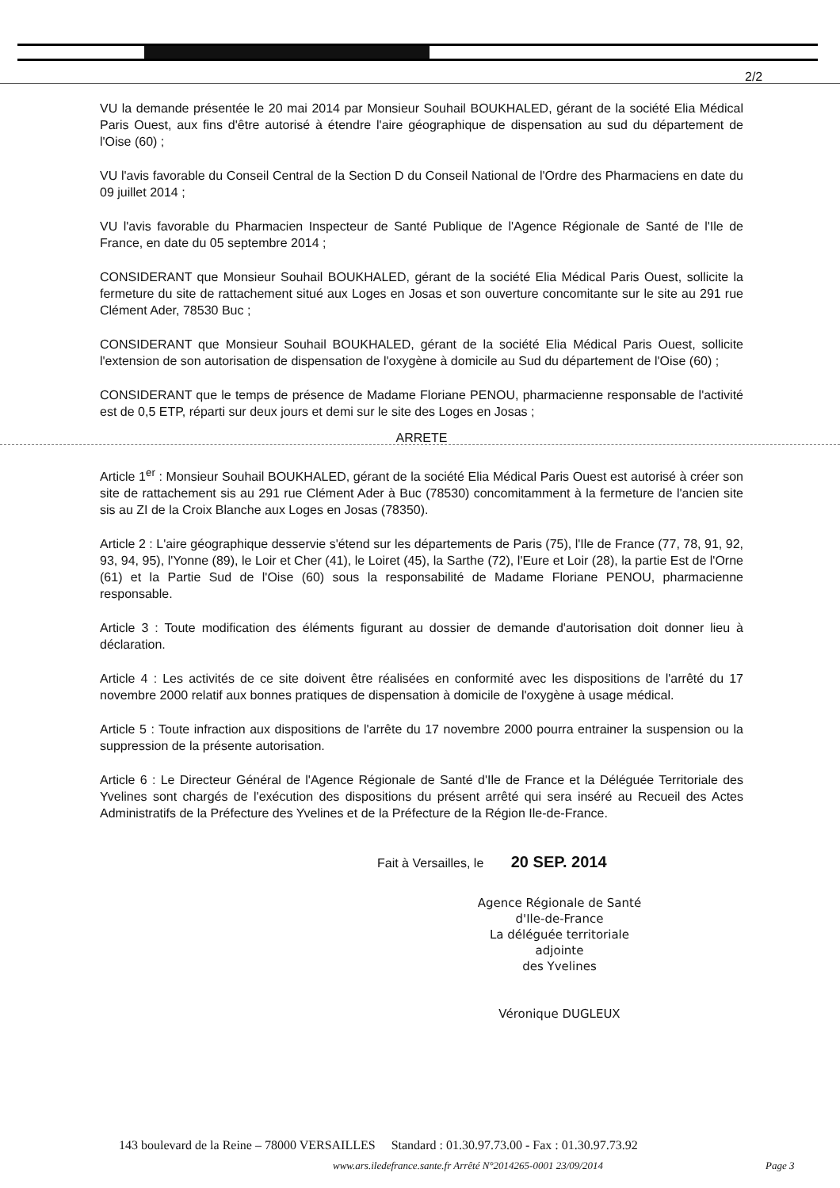2/2
VU la demande présentée le 20 mai 2014 par Monsieur Souhail BOUKHALED, gérant de la société Elia Médical Paris Ouest, aux fins d'être autorisé à étendre l'aire géographique de dispensation au sud du département de l'Oise (60) ;
VU l'avis favorable du Conseil Central de la Section D du Conseil National de l'Ordre des Pharmaciens en date du 09 juillet 2014 ;
VU l'avis favorable du Pharmacien Inspecteur de Santé Publique de l'Agence Régionale de Santé de l'Ile de France, en date du 05 septembre 2014 ;
CONSIDERANT que Monsieur Souhail BOUKHALED, gérant de la société Elia Médical Paris Ouest, sollicite la fermeture du site de rattachement situé aux Loges en Josas et son ouverture concomitante sur le site au 291 rue Clément Ader, 78530 Buc ;
CONSIDERANT que Monsieur Souhail BOUKHALED, gérant de la société Elia Médical Paris Ouest, sollicite l'extension de son autorisation de dispensation de l'oxygène à domicile au Sud du département de l'Oise (60) ;
CONSIDERANT que le temps de présence de Madame Floriane PENOU, pharmacienne responsable de l'activité est de 0,5 ETP, réparti sur deux jours et demi sur le site des Loges en Josas ;
ARRETE
Article 1<sup>er</sup> : Monsieur Souhail BOUKHALED, gérant de la société Elia Médical Paris Ouest est autorisé à créer son site de rattachement sis au 291 rue Clément Ader à Buc (78530) concomitamment à la fermeture de l'ancien site sis au ZI de la Croix Blanche aux Loges en Josas (78350).
Article 2 : L'aire géographique desservie s'étend sur les départements de Paris (75), l'Ile de France (77, 78, 91, 92, 93, 94, 95), l'Yonne (89), le Loir et Cher (41), le Loiret (45), la Sarthe (72), l'Eure et Loir (28), la partie Est de l'Orne (61) et la Partie Sud de l'Oise (60) sous la responsabilité de Madame Floriane PENOU, pharmacienne responsable.
Article 3 : Toute modification des éléments figurant au dossier de demande d'autorisation doit donner lieu à déclaration.
Article 4 : Les activités de ce site doivent être réalisées en conformité avec les dispositions de l'arrêté du 17 novembre 2000 relatif aux bonnes pratiques de dispensation à domicile de l'oxygène à usage médical.
Article 5 : Toute infraction aux dispositions de l'arrête du 17 novembre 2000 pourra entrainer la suspension ou la suppression de la présente autorisation.
Article 6 : Le Directeur Général de l'Agence Régionale de Santé d'Ile de France et la Déléguée Territoriale des Yvelines sont chargés de l'exécution des dispositions du présent arrêté qui sera inséré au Recueil des Actes Administratifs de la Préfecture des Yvelines et de la Préfecture de la Région Ile-de-France.
Fait à Versailles, le 20 SEP. 2014
Agence Régionale de Santé
d'Ile-de-France
La déléguée territoriale adjointe
des Yvelines
Véronique DUGLEUX
143 boulevard de la Reine – 78000 VERSAILLES Standard : 01.30.97.73.00 - Fax : 01.30.97.73.92
www.ars.iledefrance.sante.fr Arrêté N°2014265-0001 23/09/2014
Page 3